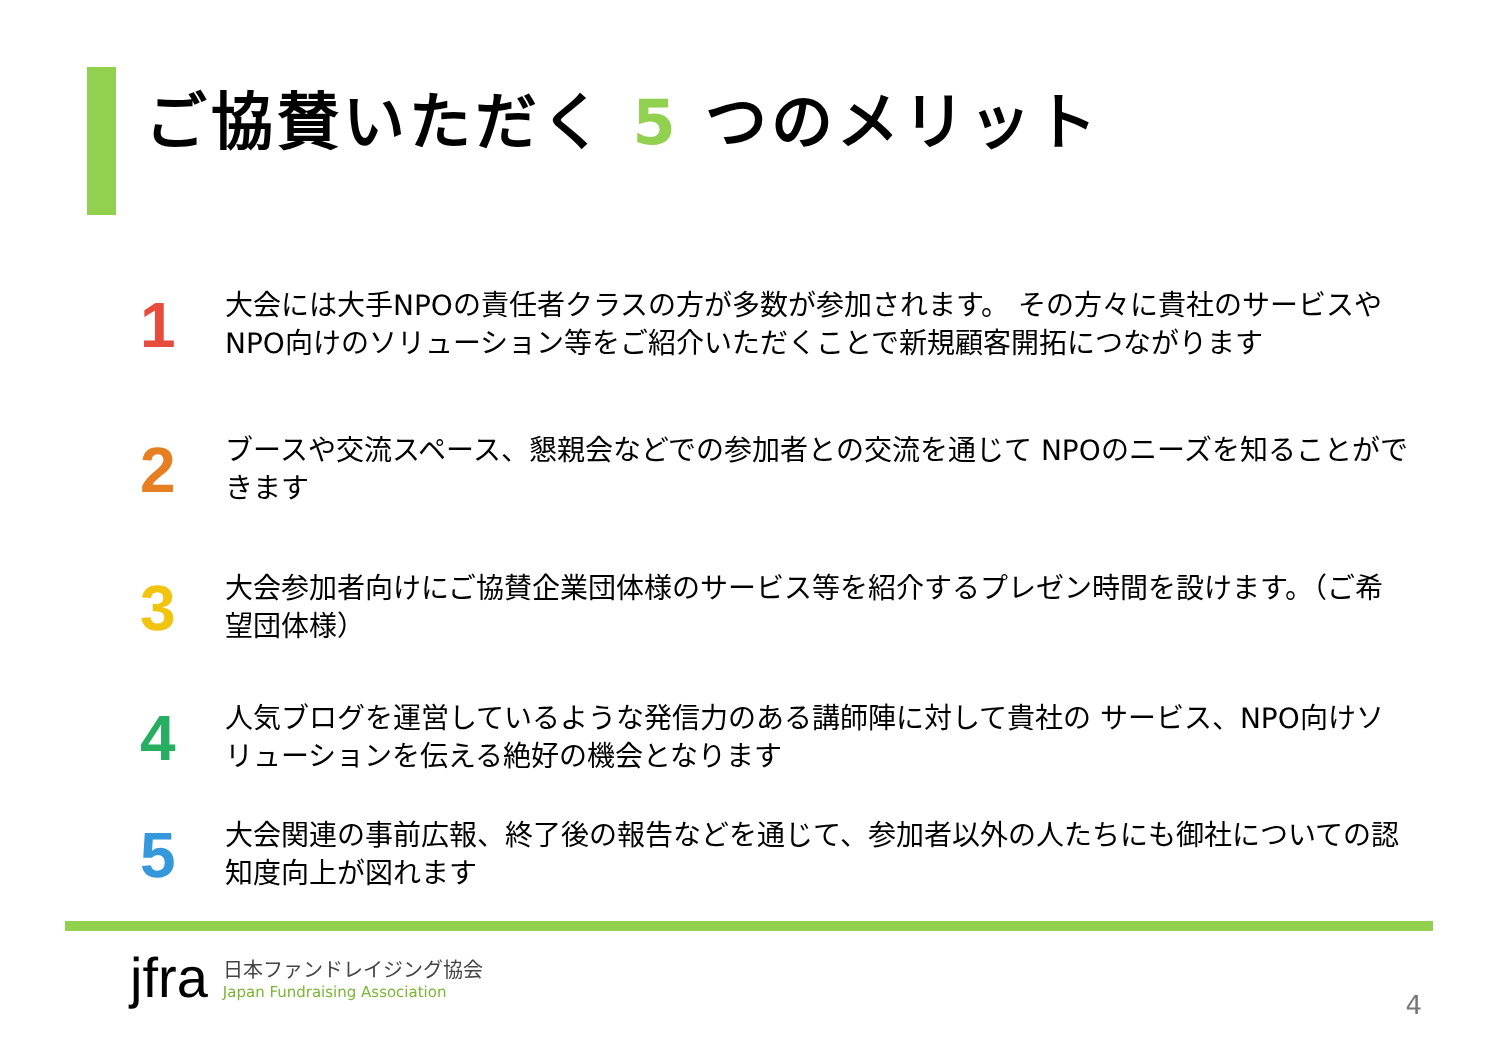ご協賛いただく 5 つのメリット
1
大会には大手NPOの責任者クラスの方が多数が参加されます。 その方々に貴社のサービスやNPO向けのソリューション等をご紹介いただくことで新規顧客開拓につながります
2
ブースや交流スペース、懇親会などでの参加者との交流を通じて NPOのニーズを知ることができます
3
大会参加者向けにご協賛企業団体様のサービス等を紹介するプレゼン時間を設けます。（ご希望団体様）
4
人気ブログを運営しているような発信力のある講師陣に対して貴社の サービス、NPO向けソリューションを伝える絶好の機会となります
5
大会関連の事前広報、終了後の報告などを通じて、参加者以外の人たちにも御社についての認知度向上が図れます
jfra
日本ファンドレイジング協会
Japan Fundraising Association
4